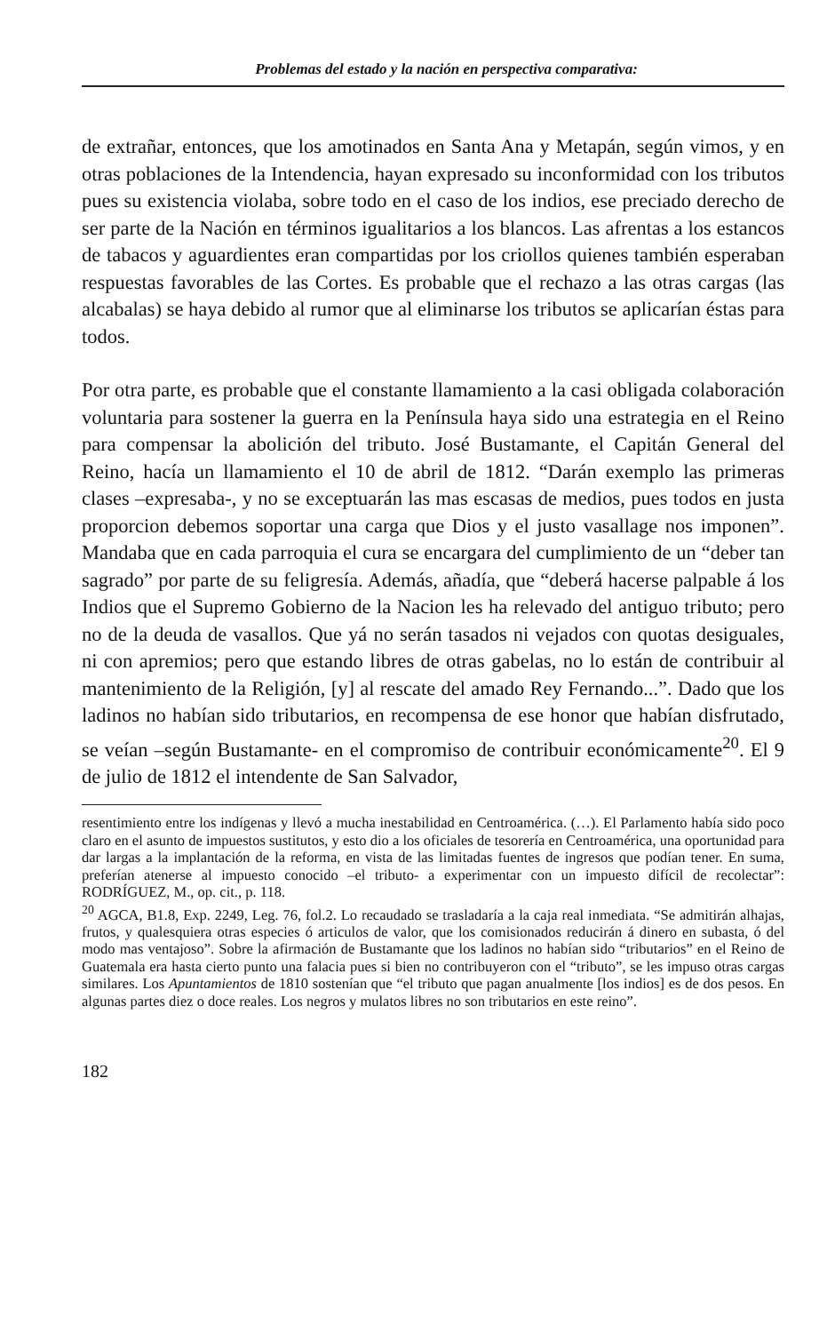Problemas del estado y la nación en perspectiva comparativa:
de extrañar, entonces, que los amotinados en Santa Ana y Metapán, según vimos, y en otras poblaciones de la Intendencia, hayan expresado su inconformidad con los tributos pues su existencia violaba, sobre todo en el caso de los indios, ese preciado derecho de ser parte de la Nación en términos igualitarios a los blancos. Las afrentas a los estancos de tabacos y aguardientes eran compartidas por los criollos quienes también esperaban respuestas favorables de las Cortes. Es probable que el rechazo a las otras cargas (las alcabalas) se haya debido al rumor que al eliminarse los tributos se aplicarían éstas para todos.
Por otra parte, es probable que el constante llamamiento a la casi obligada colaboración voluntaria para sostener la guerra en la Península haya sido una estrategia en el Reino para compensar la abolición del tributo. José Bustamante, el Capitán General del Reino, hacía un llamamiento el 10 de abril de 1812. “Darán exemplo las primeras clases –expresaba-, y no se exceptuarán las mas escasas de medios, pues todos en justa proporcion debemos soportar una carga que Dios y el justo vasallage nos imponen”. Mandaba que en cada parroquia el cura se encargara del cumplimiento de un “deber tan sagrado” por parte de su feligresía. Además, añadía, que “deberá hacerse palpable á los Indios que el Supremo Gobierno de la Nacion les ha relevado del antiguo tributo; pero no de la deuda de vasallos. Que yá no serán tasados ni vejados con quotas desiguales, ni con apremios; pero que estando libres de otras gabelas, no lo están de contribuir al mantenimiento de la Religión, [y] al rescate del amado Rey Fernando...”. Dado que los ladinos no habían sido tributarios, en recompensa de ese honor que habían disfrutado, se veían –según Bustamante- en el compromiso de contribuir económicamente<sup>20</sup>. El 9 de julio de 1812 el intendente de San Salvador,
resentimiento entre los indígenas y llevó a mucha inestabilidad en Centroamérica. (…). El Parlamento había sido poco claro en el asunto de impuestos sustitutos, y esto dio a los oficiales de tesorería en Centroamérica, una oportunidad para dar largas a la implantación de la reforma, en vista de las limitadas fuentes de ingresos que podían tener. En suma, preferían atenerse al impuesto conocido –el tributo- a experimentar con un impuesto difícil de recolectar”: RODRÍGUEZ, M., op. cit., p. 118.
<sup>20</sup> AGCA, B1.8, Exp. 2249, Leg. 76, fol.2. Lo recaudado se trasladaría a la caja real inmediata. “Se admitirán alhajas, frutos, y qualesquiera otras especies ó articulos de valor, que los comisionados reducirán á dinero en subasta, ó del modo mas ventajoso”. Sobre la afirmación de Bustamante que los ladinos no habían sido “tributarios” en el Reino de Guatemala era hasta cierto punto una falacia pues si bien no contribuyeron con el “tributo”, se les impuso otras cargas similares. Los Apuntamientos de 1810 sostenían que “el tributo que pagan anualmente [los indios] es de dos pesos. En algunas partes diez o doce reales. Los negros y mulatos libres no son tributarios en este reino”.
182